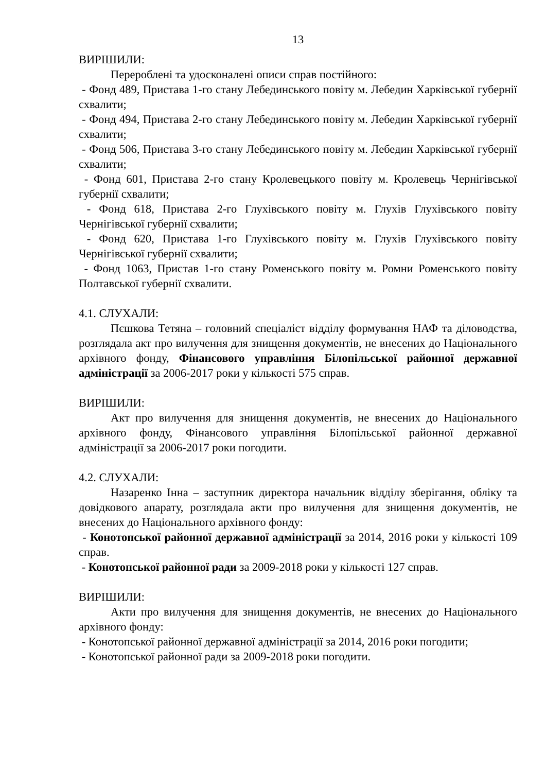13
ВИРІШИЛИ:
Перероблені та удосконалені описи справ постійного:
- Фонд 489, Пристава 1-го стану Лебединського повіту м. Лебедин Харківської губернії схвалити;
- Фонд 494, Пристава 2-го стану Лебединського повіту м. Лебедин Харківської губернії схвалити;
- Фонд 506, Пристава 3-го стану Лебединського повіту м. Лебедин Харківської губернії схвалити;
- Фонд 601, Пристава 2-го стану Кролевецького повіту м. Кролевець Чернігівської губернії схвалити;
- Фонд 618, Пристава 2-го Глухівського повіту м. Глухів Глухівського повіту Чернігівської губернії схвалити;
- Фонд 620, Пристава 1-го Глухівського повіту м. Глухів Глухівського повіту Чернігівської губернії схвалити;
- Фонд 1063, Пристав 1-го стану Роменського повіту м. Ромни Роменського повіту Полтавської губернії схвалити.
4.1. СЛУХАЛИ:
Пєшкова Тетяна – головний спеціаліст відділу формування НАФ та діловодства, розглядала акт про вилучення для знищення документів, не внесених до Національного архівного фонду, Фінансового управління Білопільської районної державної адміністрації за 2006-2017 роки у кількості 575 справ.
ВИРІШИЛИ:
Акт про вилучення для знищення документів, не внесених до Національного архівного фонду, Фінансового управління Білопільської районної державної адміністрації за 2006-2017 роки погодити.
4.2. СЛУХАЛИ:
Назаренко Інна – заступник директора начальник відділу зберігання, обліку та довідкового апарату, розглядала акти про вилучення для знищення документів, не внесених до Національного архівного фонду:
- Конотопської районної державної адміністрації за 2014, 2016 роки у кількості 109 справ.
- Конотопської районної ради за 2009-2018 роки у кількості 127 справ.
ВИРІШИЛИ:
Акти про вилучення для знищення документів, не внесених до Національного архівного фонду:
- Конотопської районної державної адміністрації за 2014, 2016 роки погодити;
- Конотопської районної ради за 2009-2018 роки погодити.